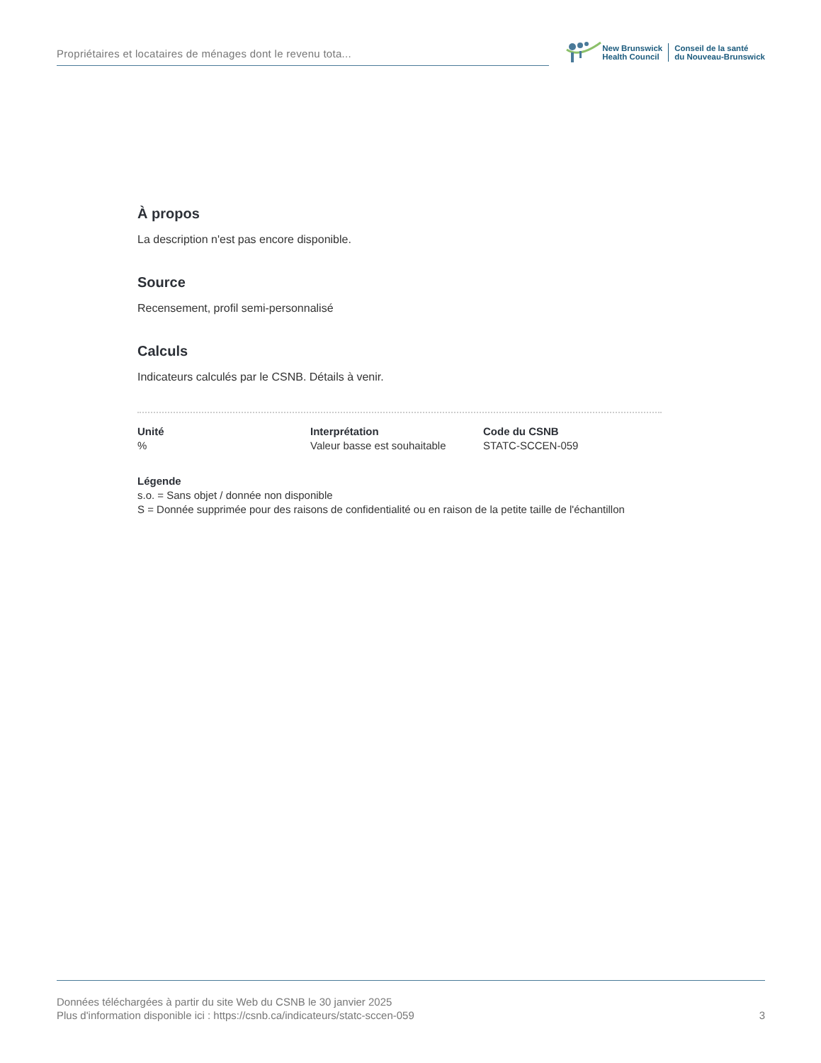Propriétaires et locataires de ménages dont le revenu tota...
New Brunswick
Health Council
Conseil de la santé
du Nouveau-Brunswick
À propos
La description n'est pas encore disponible.
Source
Recensement, profil semi-personnalisé
Calculs
Indicateurs calculés par le CSNB. Détails à venir.
Unité
%
Interprétation
Valeur basse est souhaitable
Code du CSNB
STATC-SCCEN-059
Légende
s.o. = Sans objet / donnée non disponible
S = Donnée supprimée pour des raisons de confidentialité ou en raison de la petite taille de l'échantillon
Données téléchargées à partir du site Web du CSNB le 30 janvier 2025
Plus d'information disponible ici : https://csnb.ca/indicateurs/statc-sccen-059
3